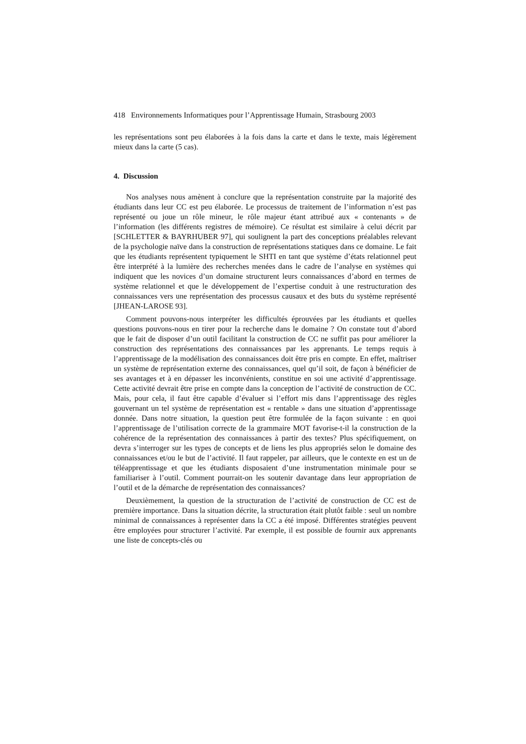418 Environnements Informatiques pour l’Apprentissage Humain, Strasbourg 2003
les représentations sont peu élaborées à la fois dans la carte et dans le texte, mais légèrement mieux dans la carte (5 cas).
4. Discussion
Nos analyses nous amènent à conclure que la représentation construite par la majorité des étudiants dans leur CC est peu élaborée. Le processus de traitement de l’information n’est pas représenté ou joue un rôle mineur, le rôle majeur étant attribué aux « contenants » de l’information (les différents registres de mémoire). Ce résultat est similaire à celui décrit par [SCHLETTER & BAYRHUBER 97], qui soulignent la part des conceptions préalables relevant de la psychologie naïve dans la construction de représentations statiques dans ce domaine. Le fait que les étudiants représentent typiquement le SHTI en tant que système d’états relationnel peut être interprété à la lumière des recherches menées dans le cadre de l’analyse en systèmes qui indiquent que les novices d’un domaine structurent leurs connaissances d’abord en termes de système relationnel et que le développement de l’expertise conduit à une restructuration des connaissances vers une représentation des processus causaux et des buts du système représenté [JHEAN-LAROSE 93].
Comment pouvons-nous interpréter les difficultés éprouvées par les étudiants et quelles questions pouvons-nous en tirer pour la recherche dans le domaine ? On constate tout d’abord que le fait de disposer d’un outil facilitant la construction de CC ne suffit pas pour améliorer la construction des représentations des connaissances par les apprenants. Le temps requis à l’apprentissage de la modélisation des connaissances doit être pris en compte. En effet, maîtriser un système de représentation externe des connaissances, quel qu’il soit, de façon à bénéficier de ses avantages et à en dépasser les inconvénients, constitue en soi une activité d’apprentissage. Cette activité devrait être prise en compte dans la conception de l’activité de construction de CC. Mais, pour cela, il faut être capable d’évaluer si l’effort mis dans l’apprentissage des règles gouvernant un tel système de représentation est « rentable » dans une situation d’apprentissage donnée. Dans notre situation, la question peut être formulée de la façon suivante : en quoi l’apprentissage de l’utilisation correcte de la grammaire MOT favorise-t-il la construction de la cohérence de la représentation des connaissances à partir des textes? Plus spécifiquement, on devra s’interroger sur les types de concepts et de liens les plus appropriés selon le domaine des connaissances et/ou le but de l’activité. Il faut rappeler, par ailleurs, que le contexte en est un de téléapprentissage et que les étudiants disposaient d’une instrumentation minimale pour se familiariser à l’outil. Comment pourrait-on les soutenir davantage dans leur appropriation de l’outil et de la démarche de représentation des connaissances?
Deuxièmement, la question de la structuration de l’activité de construction de CC est de première importance. Dans la situation décrite, la structuration était plutôt faible : seul un nombre minimal de connaissances à représenter dans la CC a été imposé. Différentes stratégies peuvent être employées pour structurer l’activité. Par exemple, il est possible de fournir aux apprenants une liste de concepts-clés ou